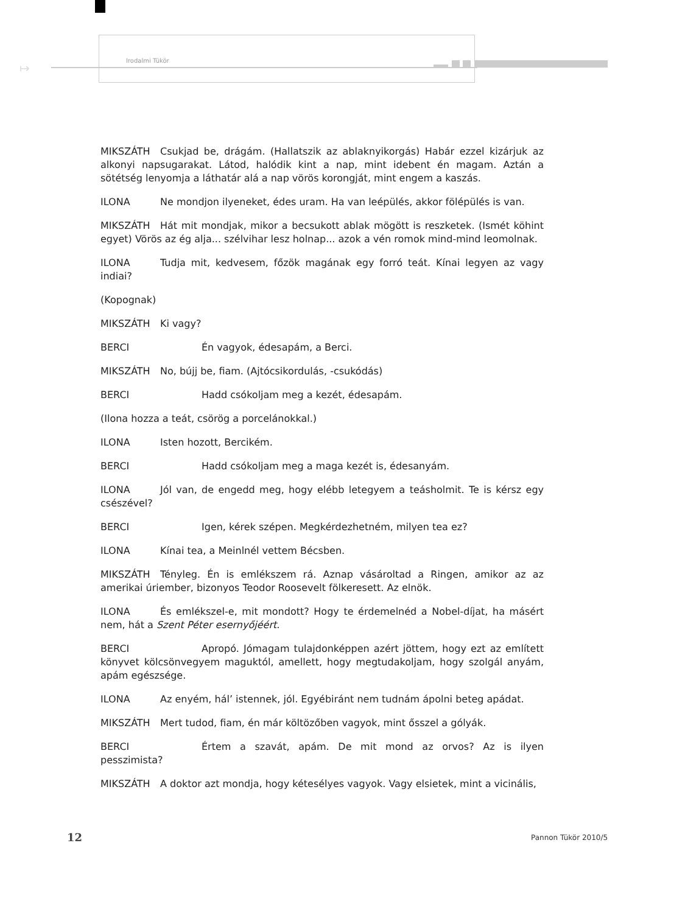↦
Irodalmi Tükör
MIKSZÁTH Csukjad be, drágám. (Hallatszik az ablaknyikorgás) Habár ezzel kizárjuk az alkonyi napsugarakat. Látod, halódik kint a nap, mint idebent én magam. Aztán a sötétség lenyomja a láthatár alá a nap vörös korongját, mint engem a kaszás.
ILONA Ne mondjon ilyeneket, édes uram. Ha van leépülés, akkor fölépülés is van.
MIKSZÁTH Hát mit mondjak, mikor a becsukott ablak mögött is reszketek. (Ismét köhint egyet) Vörös az ég alja... szélvihar lesz holnap... azok a vén romok mind-mind leomolnak.
ILONA Tudja mit, kedvesem, főzök magának egy forró teát. Kínai legyen az vagy indiai?
(Kopognak)
MIKSZÁTH Ki vagy?
BERCI Én vagyok, édesapám, a Berci.
MIKSZÁTH No, bújj be, fiam. (Ajtócsikordulás, -csukódás)
BERCI Hadd csókoljam meg a kezét, édesapám.
(Ilona hozza a teát, csörög a porcelánokkal.)
ILONA Isten hozott, Bercikém.
BERCI Hadd csókoljam meg a maga kezét is, édesanyám.
ILONA Jól van, de engedd meg, hogy elébb letegyem a teásholmit. Te is kérsz egy csészével?
BERCI Igen, kérek szépen. Megkérdezhetném, milyen tea ez?
ILONA Kínai tea, a Meinlnél vettem Bécsben.
MIKSZÁTH Tényleg. Én is emlékszem rá. Aznap vásároltad a Ringen, amikor az az amerikai úriember, bizonyos Teodor Roosevelt fölkeresett. Az elnök.
ILONA És emlékszel-e, mit mondott? Hogy te érdemelnéd a Nobel-díjat, ha másért nem, hát a Szent Péter esernyőjéért.
BERCI Apropó. Jómagam tulajdonképpen azért jöttem, hogy ezt az említett könyvet kölcsönvegyem maguktól, amellett, hogy megtudakoljam, hogy szolgál anyám, apám egészsége.
ILONA Az enyém, hál’ istennek, jól. Egyébiránt nem tudnám ápolni beteg apádat.
MIKSZÁTH Mert tudod, fiam, én már költözőben vagyok, mint ősszel a gólyák.
BERCI Értem a szavát, apám. De mit mond az orvos? Az is ilyen pesszimista?
MIKSZÁTH A doktor azt mondja, hogy kétesélyes vagyok. Vagy elsietek, mint a vicinális,
12 Pannon Tükör 2010/5